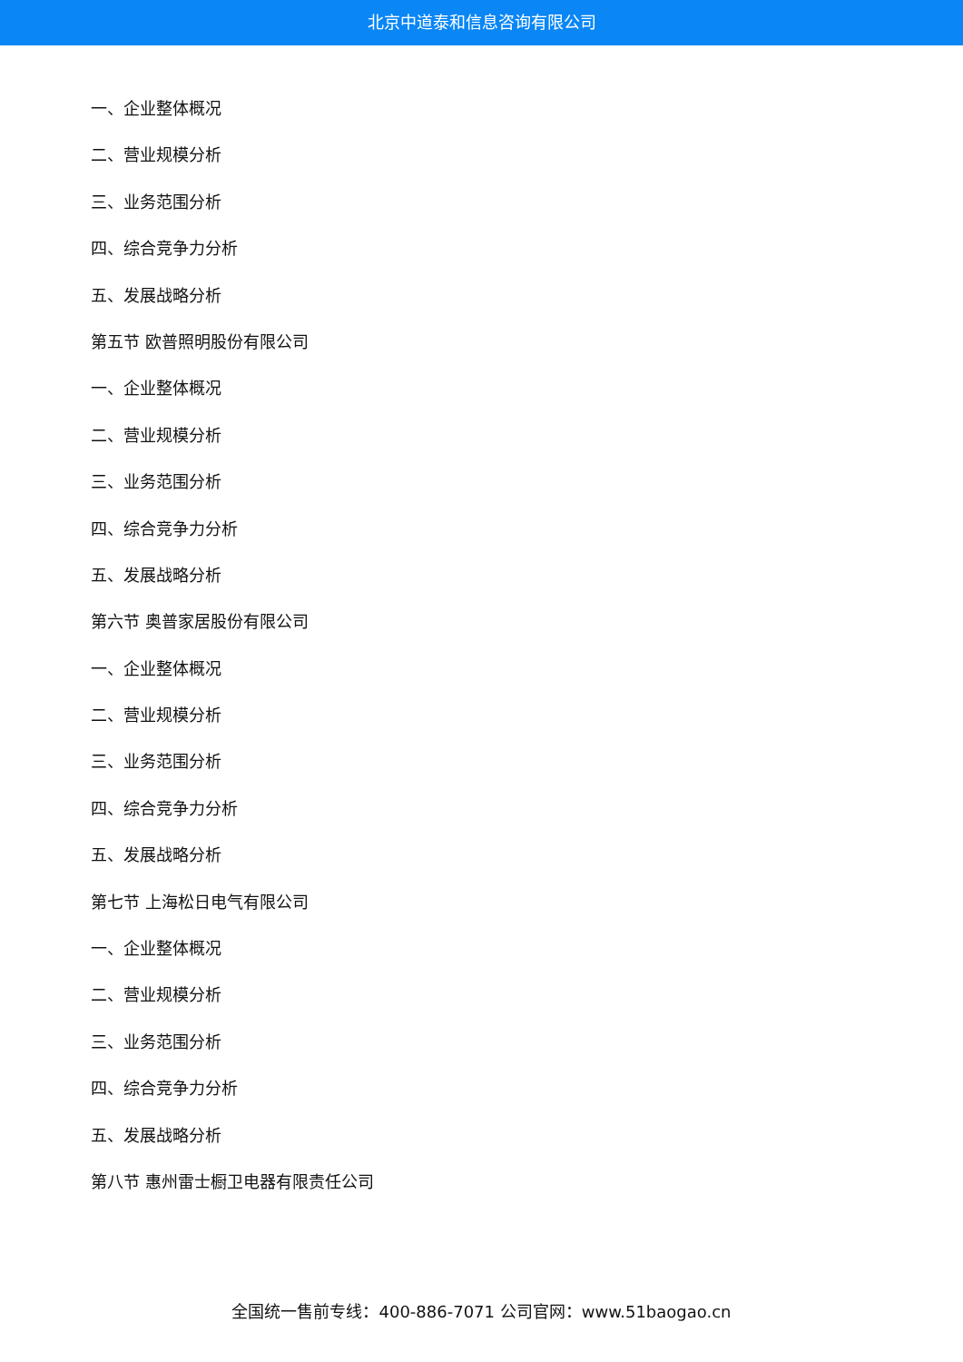北京中道泰和信息咨询有限公司
一、企业整体概况
二、营业规模分析
三、业务范围分析
四、综合竞争力分析
五、发展战略分析
第五节 欧普照明股份有限公司
一、企业整体概况
二、营业规模分析
三、业务范围分析
四、综合竞争力分析
五、发展战略分析
第六节 奥普家居股份有限公司
一、企业整体概况
二、营业规模分析
三、业务范围分析
四、综合竞争力分析
五、发展战略分析
第七节 上海松日电气有限公司
一、企业整体概况
二、营业规模分析
三、业务范围分析
四、综合竞争力分析
五、发展战略分析
第八节 惠州雷士橱卫电器有限责任公司
全国统一售前专线：400-886-7071 公司官网：www.51baogao.cn